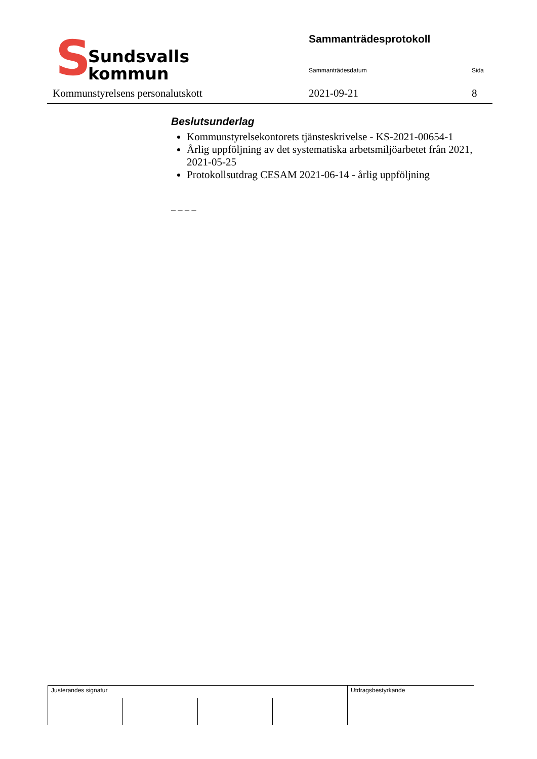S
Sundsvalls
kommun
Sammanträdesprotokoll
Sammanträdesdatum Sida
Kommunstyrelsens personalutskott
2021-09-21 8
Beslutsunderlag
Kommunstyrelsekontorets tjänsteskrivelse - KS-2021-00654-1
Årlig uppföljning av det systematiska arbetsmiljöarbetet från 2021, 2021-05-25
Protokollsutdrag CESAM 2021-06-14 - årlig uppföljning
_ _ _ _
| Justerandes signatur | | | | Utdragsbestyrkande |